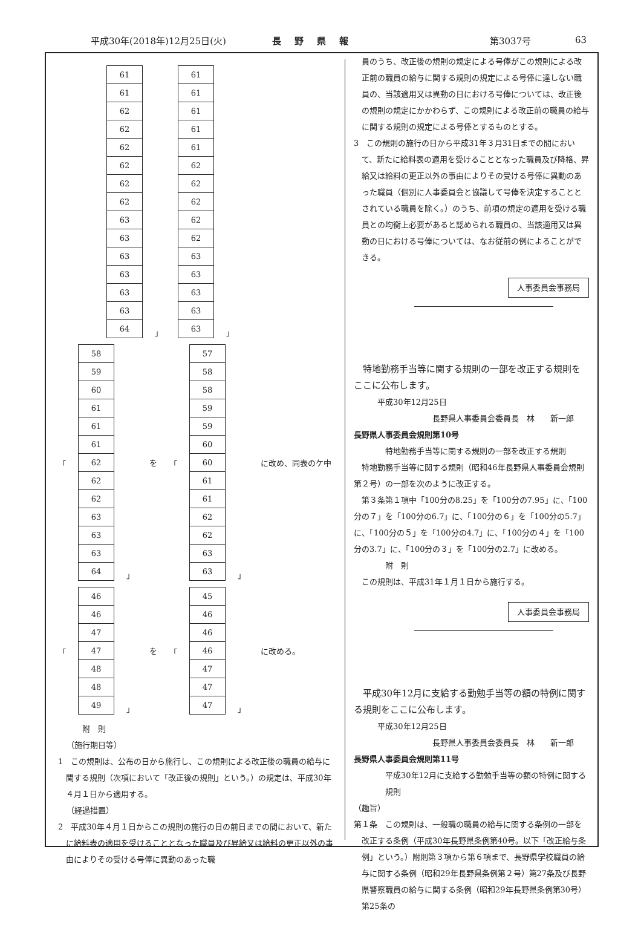平成30年(2018年)12月25日(火) 長野県報 第3037号 63
| 61 |
| 61 |
| 62 |
| 62 |
| 62 |
| 62 |
| 62 |
| 62 |
| 63 |
| 63 |
| 63 |
| 63 |
| 63 |
| 63 |
| 64 |
」
| 61 |
| 61 |
| 61 |
| 61 |
| 61 |
| 62 |
| 62 |
| 62 |
| 62 |
| 62 |
| 63 |
| 63 |
| 63 |
| 63 |
| 63 |
」
「
| 58 |
| 59 |
| 60 |
| 61 |
| 61 |
| 61 |
| 62 |
| 62 |
| 62 |
| 63 |
| 63 |
| 63 |
| 64 |
」 を 「
| 57 |
| 58 |
| 58 |
| 59 |
| 59 |
| 60 |
| 60 |
| 61 |
| 61 |
| 62 |
| 62 |
| 63 |
| 63 |
」 に改め、同表のケ中
「
| 46 |
| 46 |
| 47 |
| 47 |
| 48 |
| 48 |
| 49 |
」 を 「
| 45 |
| 46 |
| 46 |
| 46 |
| 47 |
| 47 |
| 47 |
」 に改める。
附　則
（施行期日等）
1　この規則は、公布の日から施行し、この規則による改正後の職員の給与に関する規則（次項において「改正後の規則」という。）の規定は、平成30年４月１日から適用する。
（経過措置）
2　平成30年４月１日からこの規則の施行の日の前日までの間において、新たに給料表の適用を受けることとなった職員及び昇給又は給料の更正以外の事由によりその受ける号俸に異動のあった職
員のうち、改正後の規則の規定による号俸がこの規則による改正前の職員の給与に関する規則の規定による号俸に達しない職員の、当該適用又は異動の日における号俸については、改正後の規則の規定にかかわらず、この規則による改正前の職員の給与に関する規則の規定による号俸とするものとする。
3　この規則の施行の日から平成31年３月31日までの間において、新たに給料表の適用を受けることとなった職員及び降格、昇給又は給料の更正以外の事由によりその受ける号俸に異動のあった職員（個別に人事委員会と協議して号俸を決定することとされている職員を除く。）のうち、前項の規定の適用を受ける職員との均衡上必要があると認められる職員の、当該適用又は異動の日における号俸については、なお従前の例によることができる。
人事委員会事務局
特地勤務手当等に関する規則の一部を改正する規則をここに公布します。
平成30年12月25日
長野県人事委員会委員長　林　　新一郎
長野県人事委員会規則第10号
特地勤務手当等に関する規則の一部を改正する規則
特地勤務手当等に関する規則（昭和46年長野県人事委員会規則第２号）の一部を次のように改正する。
第３条第１項中「100分の8.25」を「100分の7.95」に、「100分の７」を「100分の6.7」に、「100分の６」を「100分の5.7」に、「100分の５」を「100分の4.7」に、「100分の４」を「100分の3.7」に、「100分の３」を「100分の2.7」に改める。
附　則
この規則は、平成31年１月１日から施行する。
人事委員会事務局
平成30年12月に支給する勤勉手当等の額の特例に関する規則をここに公布します。
平成30年12月25日
長野県人事委員会委員長　林　　新一郎
長野県人事委員会規則第11号
平成30年12月に支給する勤勉手当等の額の特例に関する規則
（趣旨）
第１条　この規則は、一般職の職員の給与に関する条例の一部を改正する条例（平成30年長野県条例第40号。以下「改正給与条例」という。）附則第３項から第６項まで、長野県学校職員の給与に関する条例（昭和29年長野県条例第２号）第27条及び長野県警察職員の給与に関する条例（昭和29年長野県条例第30号）第25条の